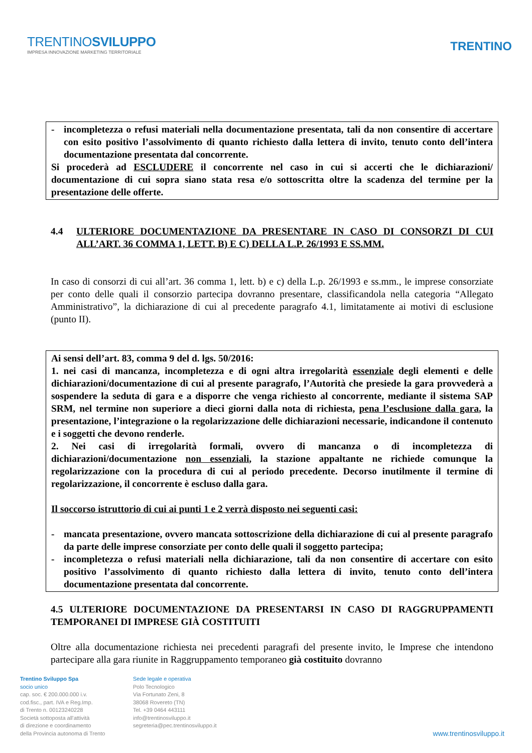TRENTINOSVILUPPO
IMPRESA INNOVAZIONE MARKETING TERRITORIALE
TRENTINO
- incompletezza o refusi materiali nella documentazione presentata, tali da non consentire di accertare con esito positivo l’assolvimento di quanto richiesto dalla lettera di invito, tenuto conto dell’intera documentazione presentata dal concorrente.
Si procederà ad ESCLUDERE il concorrente nel caso in cui si accerti che le dichiarazioni/ documentazione di cui sopra siano stata resa e/o sottoscritta oltre la scadenza del termine per la presentazione delle offerte.
4.4 ULTERIORE DOCUMENTAZIONE DA PRESENTARE IN CASO DI CONSORZI DI CUI ALL’ART. 36 COMMA 1, LETT. B) E C) DELLA L.P. 26/1993 E SS.MM.
In caso di consorzi di cui all’art. 36 comma 1, lett. b) e c) della L.p. 26/1993 e ss.mm., le imprese consorziate per conto delle quali il consorzio partecipa dovranno presentare, classificandola nella categoria “Allegato Amministrativo”, la dichiarazione di cui al precedente paragrafo 4.1, limitatamente ai motivi di esclusione (punto II).
Ai sensi dell’art. 83, comma 9 del d. lgs. 50/2016:
1. nei casi di mancanza, incompletezza e di ogni altra irregolarità essenziale degli elementi e delle dichiarazioni/documentazione di cui al presente paragrafo, l’Autorità che presiede la gara provvederà a sospendere la seduta di gara e a disporre che venga richiesto al concorrente, mediante il sistema SAP SRM, nel termine non superiore a dieci giorni dalla nota di richiesta, pena l’esclusione dalla gara, la presentazione, l’integrazione o la regolarizzazione delle dichiarazioni necessarie, indicandone il contenuto e i soggetti che devono renderle.
2. Nei casi di irregolarità formali, ovvero di mancanza o di incompletezza di dichiarazioni/documentazione non essenziali, la stazione appaltante ne richiede comunque la regolarizzazione con la procedura di cui al periodo precedente. Decorso inutilmente il termine di regolarizzazione, il concorrente è escluso dalla gara.
Il soccorso istruttorio di cui ai punti 1 e 2 verrà disposto nei seguenti casi:
- mancata presentazione, ovvero mancata sottoscrizione della dichiarazione di cui al presente paragrafo da parte delle imprese consorziate per conto delle quali il soggetto partecipa;
- incompletezza o refusi materiali nella dichiarazione, tali da non consentire di accertare con esito positivo l’assolvimento di quanto richiesto dalla lettera di invito, tenuto conto dell’intera documentazione presentata dal concorrente.
4.5 ULTERIORE DOCUMENTAZIONE DA PRESENTARSI IN CASO DI RAGGRUPPAMENTI TEMPORANEI DI IMPRESE GIÀ COSTITUITI
Oltre alla documentazione richiesta nei precedenti paragrafi del presente invito, le Imprese che intendono partecipare alla gara riunite in Raggruppamento temporaneo già costituito dovranno
Trentino Sviluppo Spa
socio unico
cap. soc. € 200.000.000 i.v.
cod.fisc., part. IVA e Reg.Imp.
di Trento n. 00123240228
Società sottoposta all'attività
di direzione e coordinamento
della Provincia autonoma di Trento
Sede legale e operativa
Polo Tecnologico
Via Fortunato Zeni, 8
38068 Rovereto (TN)
Tel. +39 0464 443111
info@trentinosviluppo.it
segreteria@pec.trentinosviluppo.it
www.trentinosviluppo.it